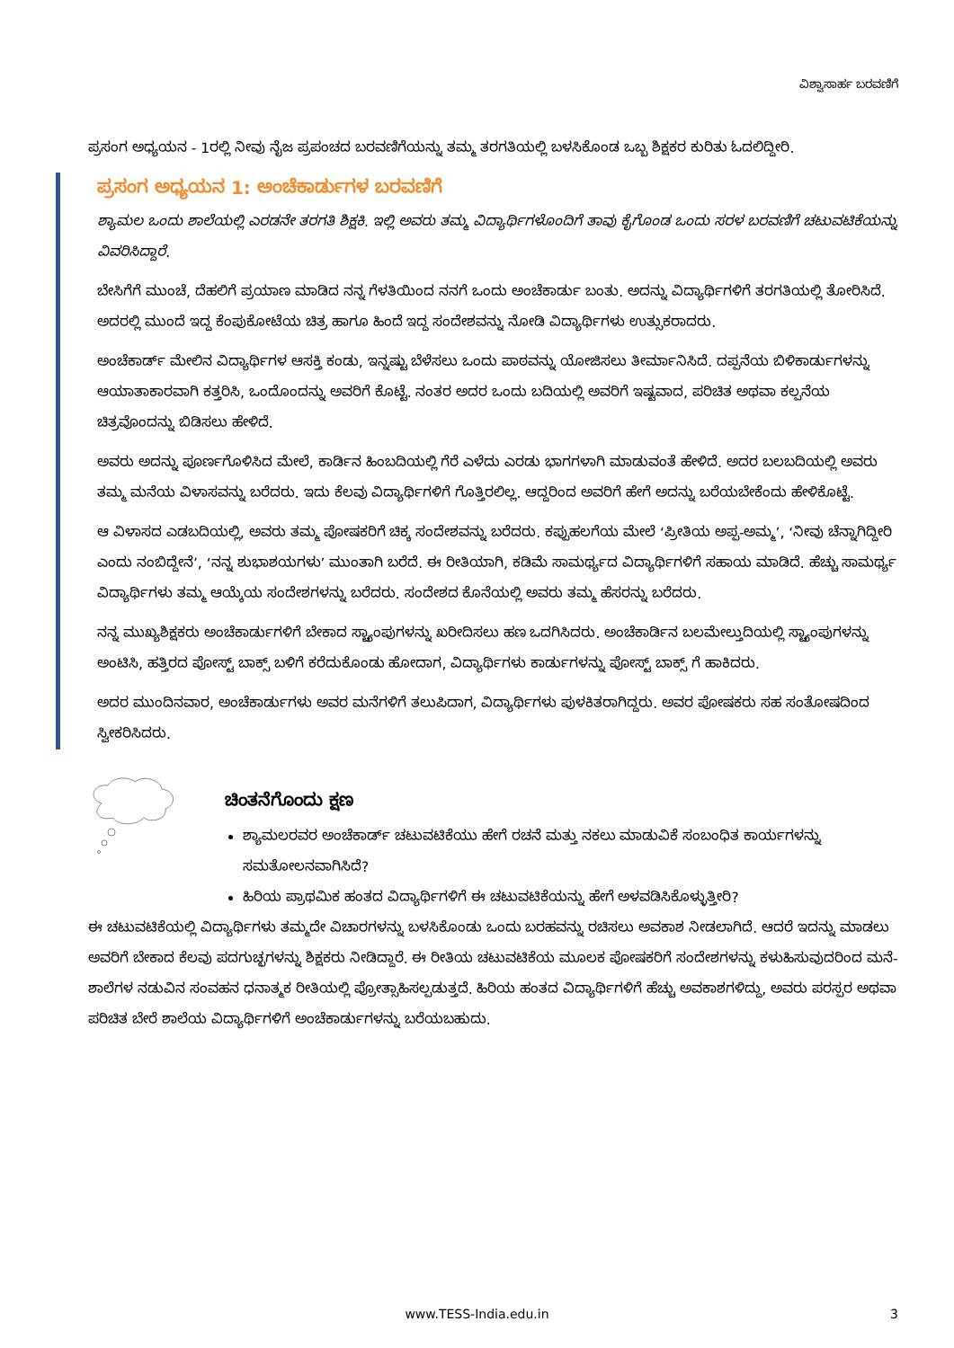ವಿಶ್ವಾಸಾರ್ಹ ಬರವಣಿಗೆ
ಪ್ರಸಂಗ ಅಧ್ಯಯನ - 1ರಲ್ಲಿ ನೀವು ನೈಜ ಪ್ರಪಂಚದ ಬರವಣಿಗೆಯನ್ನು ತಮ್ಮ ತರಗತಿಯಲ್ಲಿ ಬಳಸಿಕೊಂಡ ಒಬ್ಬ ಶಿಕ್ಷಕರ ಕುರಿತು ಓದಲಿದ್ದೀರಿ.
ಪ್ರಸಂಗ ಅಧ್ಯಯನ 1: ಅಂಚೆಕಾರ್ಡುಗಳ ಬರವಣಿಗೆ
ಶ್ಯಾಮಲ ಒಂದು ಶಾಲೆಯಲ್ಲಿ ಎರಡನೇ ತರಗತಿ ಶಿಕ್ಷಕಿ. ಇಲ್ಲಿ ಅವರು ತಮ್ಮ ವಿದ್ಯಾರ್ಥಿಗಳೊಂದಿಗೆ ತಾವು ಕೈಗೊಂಡ ಒಂದು ಸರಳ ಬರವಣಿಗೆ ಚಟುವಟಿಕೆಯನ್ನು ವಿವರಿಸಿದ್ದಾರೆ.
ಬೇಸಿಗೆಗೆ ಮುಂಚೆ, ದೆಹಲಿಗೆ ಪ್ರಯಾಣ ಮಾಡಿದ ನನ್ನ ಗೆಳತಿಯಿಂದ ನನಗೆ ಒಂದು ಅಂಚೆಕಾರ್ಡು ಬಂತು. ಅದನ್ನು ವಿದ್ಯಾರ್ಥಿಗಳಿಗೆ ತರಗತಿಯಲ್ಲಿ ತೋರಿಸಿದೆ. ಅದರಲ್ಲಿ ಮುಂದೆ ಇದ್ದ ಕೆಂಪುಕೋಟೆಯ ಚಿತ್ರ ಹಾಗೂ ಹಿಂದೆ ಇದ್ದ ಸಂದೇಶವನ್ನು ನೋಡಿ ವಿದ್ಯಾರ್ಥಿಗಳು ಉತ್ಸುಕರಾದರು.
ಅಂಚೆಕಾರ್ಡ್ ಮೇಲಿನ ವಿದ್ಯಾರ್ಥಿಗಳ ಆಸಕ್ತಿ ಕಂಡು, ಇನ್ನಷ್ಟು ಬೆಳೆಸಲು ಒಂದು ಪಾಠವನ್ನು ಯೋಜಿಸಲು ತೀರ್ಮಾನಿಸಿದೆ. ದಪ್ಪನೆಯ ಬಿಳಿಕಾರ್ಡುಗಳನ್ನು ಆಯಾತಾಕಾರವಾಗಿ ಕತ್ತರಿಸಿ, ಒಂದೊಂದನ್ನು ಅವರಿಗೆ ಕೊಟ್ಟೆ. ನಂತರ ಅದರ ಒಂದು ಬದಿಯಲ್ಲಿ ಅವರಿಗೆ ಇಷ್ಟವಾದ, ಪರಿಚಿತ ಅಥವಾ ಕಲ್ಪನೆಯ ಚಿತ್ರವೊಂದನ್ನು ಬಿಡಿಸಲು ಹೇಳಿದೆ.
ಅವರು ಅದನ್ನು ಪೂರ್ಣಗೊಳಿಸಿದ ಮೇಲೆ, ಕಾರ್ಡಿನ ಹಿಂಬದಿಯಲ್ಲಿ ಗೆರೆ ಎಳೆದು ಎರಡು ಭಾಗಗಳಾಗಿ ಮಾಡುವಂತೆ ಹೇಳಿದೆ. ಅದರ ಬಲಬದಿಯಲ್ಲಿ ಅವರು ತಮ್ಮ ಮನೆಯ ವಿಳಾಸವನ್ನು ಬರೆದರು. ಇದು ಕೆಲವು ವಿದ್ಯಾರ್ಥಿಗಳಿಗೆ ಗೊತ್ತಿರಲಿಲ್ಲ. ಆದ್ದರಿಂದ ಅವರಿಗೆ ಹೇಗೆ ಅದನ್ನು ಬರೆಯಬೇಕೆಂದು ಹೇಳಿಕೊಟ್ಟೆ.
ಆ ವಿಳಾಸದ ಎಡಬದಿಯಲ್ಲಿ, ಅವರು ತಮ್ಮ ಪೋಷಕರಿಗೆ ಚಿಕ್ಕ ಸಂದೇಶವನ್ನು ಬರೆದರು. ಕಪ್ಪುಹಲಗೆಯ ಮೇಲೆ ‘ಪ್ರೀತಿಯ ಅಪ್ಪ-ಅಮ್ಮ’, ‘ನೀವು ಚೆನ್ನಾಗಿದ್ದೀರಿ ಎಂದು ನಂಬಿದ್ದೇನೆ’, ‘ನನ್ನ ಶುಭಾಶಯಗಳು’ ಮುಂತಾಗಿ ಬರೆದೆ. ಈ ರೀತಿಯಾಗಿ, ಕಡಿಮೆ ಸಾಮರ್ಥ್ಯದ ವಿದ್ಯಾರ್ಥಿಗಳಿಗೆ ಸಹಾಯ ಮಾಡಿದೆ. ಹೆಚ್ಚು ಸಾಮರ್ಥ್ಯ ವಿದ್ಯಾರ್ಥಿಗಳು ತಮ್ಮ ಆಯ್ಕೆಯ ಸಂದೇಶಗಳನ್ನು ಬರೆದರು. ಸಂದೇಶದ ಕೊನೆಯಲ್ಲಿ ಅವರು ತಮ್ಮ ಹೆಸರನ್ನು ಬರೆದರು.
ನನ್ನ ಮುಖ್ಯಶಿಕ್ಷಕರು ಅಂಚೆಕಾರ್ಡುಗಳಿಗೆ ಬೇಕಾದ ಸ್ಟ್ಯಾಂಪುಗಳನ್ನು ಖರೀದಿಸಲು ಹಣ ಒದಗಿಸಿದರು. ಅಂಚೆಕಾರ್ಡಿನ ಬಲಮೇಲ್ತುದಿಯಲ್ಲಿ ಸ್ಟ್ಯಾಂಪುಗಳನ್ನು ಅಂಟಿಸಿ, ಹತ್ತಿರದ ಪೋಸ್ಟ್ ಬಾಕ್ಸ್ ಬಳಿಗೆ ಕರೆದುಕೊಂಡು ಹೋದಾಗ, ವಿದ್ಯಾರ್ಥಿಗಳು ಕಾರ್ಡುಗಳನ್ನು ಪೋಸ್ಟ್ ಬಾಕ್ಸ್ ಗೆ ಹಾಕಿದರು.
ಅದರ ಮುಂದಿನವಾರ, ಅಂಚೆಕಾರ್ಡುಗಳು ಅವರ ಮನೆಗಳಿಗೆ ತಲುಪಿದಾಗ, ವಿದ್ಯಾರ್ಥಿಗಳು ಪುಳಕಿತರಾಗಿದ್ದರು. ಅವರ ಪೋಷಕರು ಸಹ ಸಂತೋಷದಿಂದ ಸ್ವೀಕರಿಸಿದರು.
ಚಿಂತನೆಗೊಂದು ಕ್ಷಣ
ಶ್ಯಾಮಲರವರ ಅಂಚೆಕಾರ್ಡ್ ಚಟುವಟಿಕೆಯು ಹೇಗೆ ರಚನೆ ಮತ್ತು ನಕಲು ಮಾಡುವಿಕೆ ಸಂಬಂಧಿತ ಕಾರ್ಯಗಳನ್ನು ಸಮತೋಲನವಾಗಿಸಿದೆ?
ಹಿರಿಯ ಪ್ರಾಥಮಿಕ ಹಂತದ ವಿದ್ಯಾರ್ಥಿಗಳಿಗೆ ಈ ಚಟುವಟಿಕೆಯನ್ನು ಹೇಗೆ ಅಳವಡಿಸಿಕೊಳ್ಳುತ್ತೀರಿ?
ಈ ಚಟುವಟಿಕೆಯಲ್ಲಿ ವಿದ್ಯಾರ್ಥಿಗಳು ತಮ್ಮದೇ ವಿಚಾರಗಳನ್ನು ಬಳಸಿಕೊಂಡು ಒಂದು ಬರಹವನ್ನು ರಚಿಸಲು ಅವಕಾಶ ನೀಡಲಾಗಿದೆ. ಆದರೆ ಇದನ್ನು ಮಾಡಲು ಅವರಿಗೆ ಬೇಕಾದ ಕೆಲವು ಪದಗುಚ್ಛಗಳನ್ನು ಶಿಕ್ಷಕರು ನೀಡಿದ್ದಾರೆ. ಈ ರೀತಿಯ ಚಟುವಟಿಕೆಯ ಮೂಲಕ ಪೋಷಕರಿಗೆ ಸಂದೇಶಗಳನ್ನು ಕಳುಹಿಸುವುದರಿಂದ ಮನೆ-ಶಾಲೆಗಳ ನಡುವಿನ ಸಂವಹನ ಧನಾತ್ಮಕ ರೀತಿಯಲ್ಲಿ ಪ್ರೋತ್ಸಾಹಿಸಲ್ಪಡುತ್ತದೆ. ಹಿರಿಯ ಹಂತದ ವಿದ್ಯಾರ್ಥಿಗಳಿಗೆ ಹೆಚ್ಚು ಅವಕಾಶಗಳಿದ್ದು, ಅವರು ಪರಸ್ಪರ ಅಥವಾ ಪರಿಚಿತ ಬೇರೆ ಶಾಲೆಯ ವಿದ್ಯಾರ್ಥಿಗಳಿಗೆ ಅಂಚೆಕಾರ್ಡುಗಳನ್ನು ಬರೆಯಬಹುದು.
www.TESS-India.edu.in
3